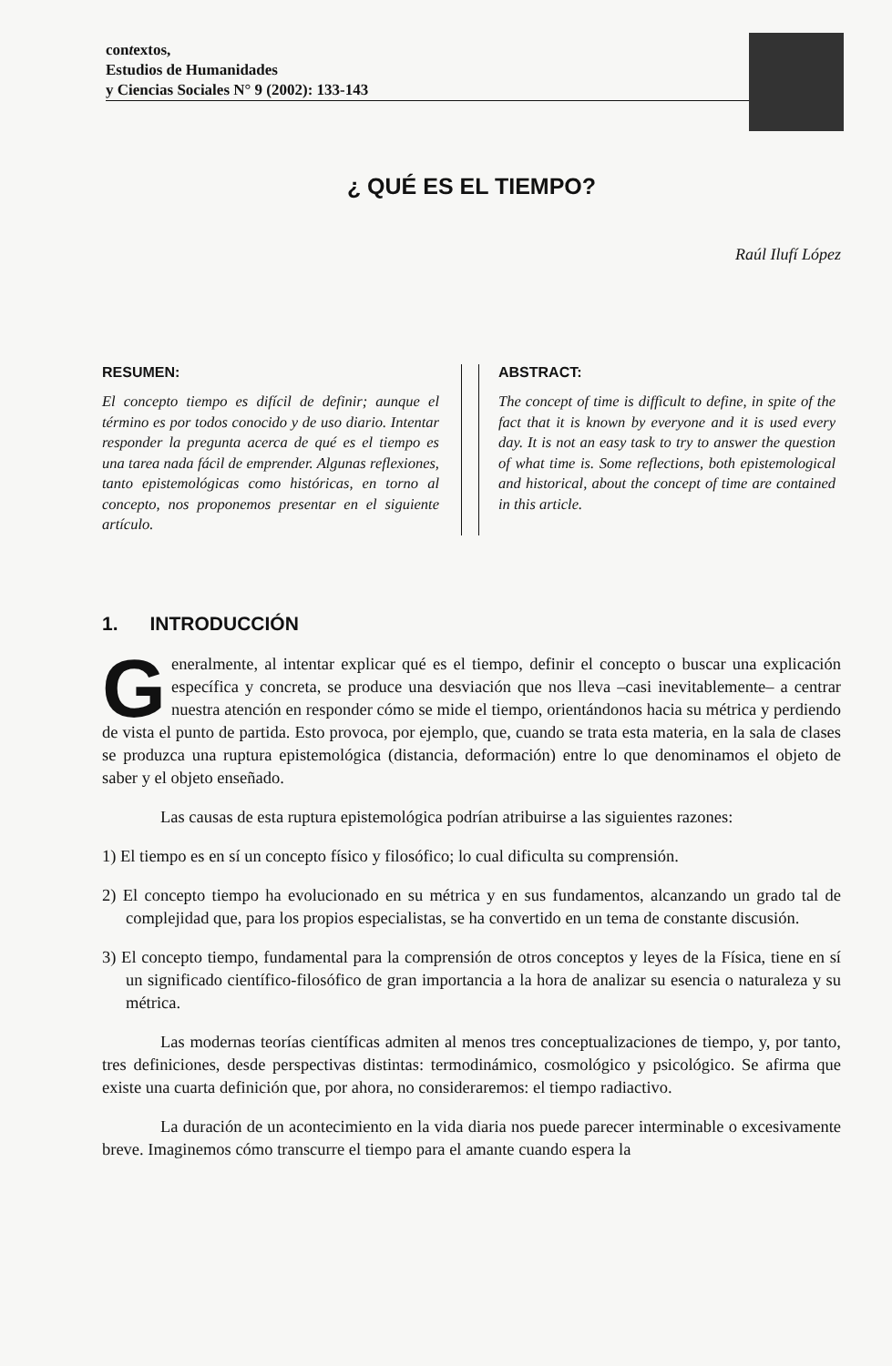contextos,
Estudios de Humanidades
y Ciencias Sociales N° 9 (2002): 133-143
¿ QUÉ ES EL TIEMPO?
Raúl Ilufí López
RESUMEN:
El concepto tiempo es difícil de definir; aunque el término es por todos conocido y de uso diario. Intentar responder la pregunta acerca de qué es el tiempo es una tarea nada fácil de emprender. Algunas reflexiones, tanto epistemológicas como históricas, en torno al concepto, nos proponemos presentar en el siguiente artículo.
ABSTRACT:
The concept of time is difficult to define, in spite of the fact that it is known by everyone and it is used every day. It is not an easy task to try to answer the question of what time is. Some reflections, both epistemological and historical, about the concept of time are contained in this article.
1. INTRODUCCIÓN
Generalmente, al intentar explicar qué es el tiempo, definir el concepto o buscar una explicación específica y concreta, se produce una desviación que nos lleva –casi inevitablemente– a centrar nuestra atención en responder cómo se mide el tiempo, orientándonos hacia su métrica y perdiendo de vista el punto de partida. Esto provoca, por ejemplo, que, cuando se trata esta materia, en la sala de clases se produzca una ruptura epistemológica (distancia, deformación) entre lo que denominamos el objeto de saber y el objeto enseñado.
Las causas de esta ruptura epistemológica podrían atribuirse a las siguientes razones:
1) El tiempo es en sí un concepto físico y filosófico; lo cual dificulta su comprensión.
2) El concepto tiempo ha evolucionado en su métrica y en sus fundamentos, alcanzando un grado tal de complejidad que, para los propios especialistas, se ha convertido en un tema de constante discusión.
3) El concepto tiempo, fundamental para la comprensión de otros conceptos y leyes de la Física, tiene en sí un significado científico-filosófico de gran importancia a la hora de analizar su esencia o naturaleza y su métrica.
Las modernas teorías científicas admiten al menos tres conceptualizaciones de tiempo, y, por tanto, tres definiciones, desde perspectivas distintas: termodinámico, cosmológico y psicológico. Se afirma que existe una cuarta definición que, por ahora, no consideraremos: el tiempo radiactivo.
La duración de un acontecimiento en la vida diaria nos puede parecer interminable o excesivamente breve. Imaginemos cómo transcurre el tiempo para el amante cuando espera la